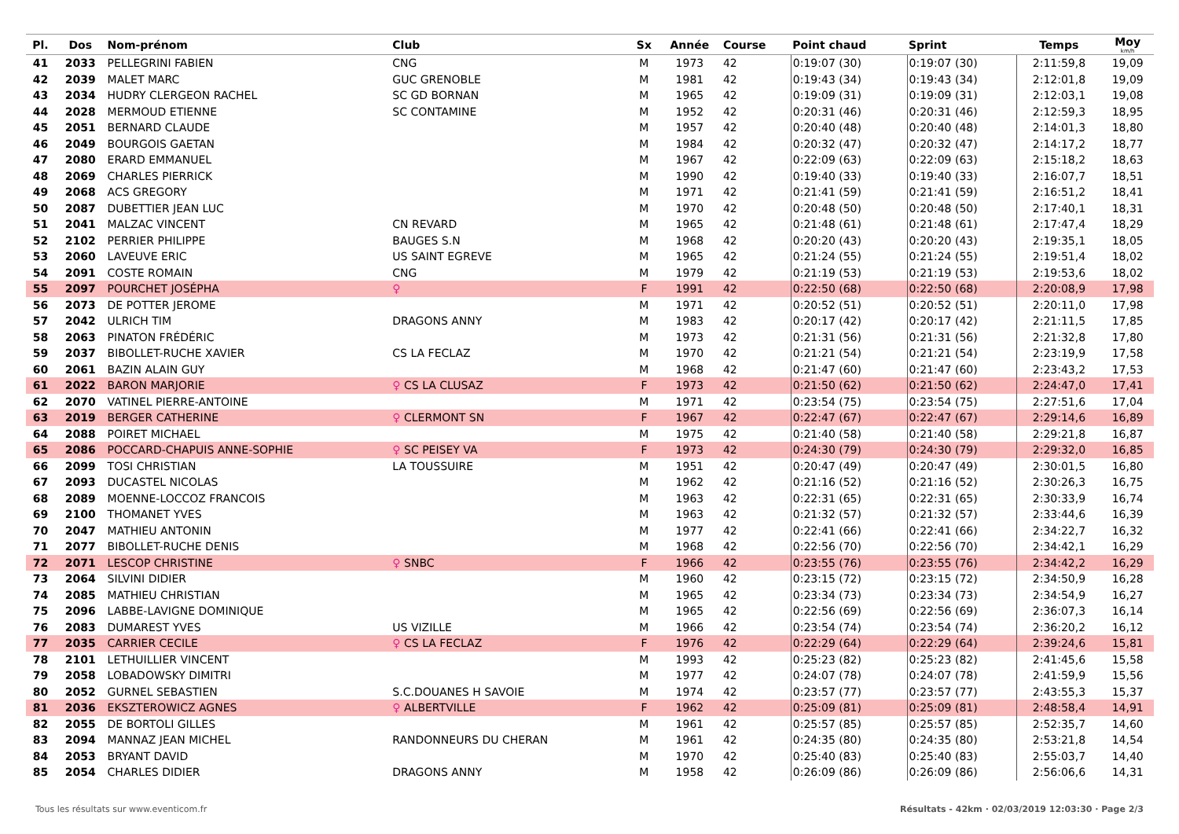| Pl. | Dos | Nom-prénom | Club | Sx | Année | Course | Point chaud | Sprint | Temps | Moy km/h |
| --- | --- | --- | --- | --- | --- | --- | --- | --- | --- | --- |
| 41 | 2033 | PELLEGRINI FABIEN | CNG | M | 1973 | 42 | 0:19:07 (30) | 0:19:07 (30) | 2:11:59,8 | 19,09 |
| 42 | 2039 | MALET MARC | GUC GRENOBLE | M | 1981 | 42 | 0:19:43 (34) | 0:19:43 (34) | 2:12:01,8 | 19,09 |
| 43 | 2034 | HUDRY CLERGEON RACHEL | SC GD BORNAN | M | 1965 | 42 | 0:19:09 (31) | 0:19:09 (31) | 2:12:03,1 | 19,08 |
| 44 | 2028 | MERMOUD ETIENNE | SC CONTAMINE | M | 1952 | 42 | 0:20:31 (46) | 0:20:31 (46) | 2:12:59,3 | 18,95 |
| 45 | 2051 | BERNARD CLAUDE | | M | 1957 | 42 | 0:20:40 (48) | 0:20:40 (48) | 2:14:01,3 | 18,80 |
| 46 | 2049 | BOURGOIS GAETAN | | M | 1984 | 42 | 0:20:32 (47) | 0:20:32 (47) | 2:14:17,2 | 18,77 |
| 47 | 2080 | ERARD EMMANUEL | | M | 1967 | 42 | 0:22:09 (63) | 0:22:09 (63) | 2:15:18,2 | 18,63 |
| 48 | 2069 | CHARLES PIERRICK | | M | 1990 | 42 | 0:19:40 (33) | 0:19:40 (33) | 2:16:07,7 | 18,51 |
| 49 | 2068 | ACS GREGORY | | M | 1971 | 42 | 0:21:41 (59) | 0:21:41 (59) | 2:16:51,2 | 18,41 |
| 50 | 2087 | DUBETTIER JEAN LUC | | M | 1970 | 42 | 0:20:48 (50) | 0:20:48 (50) | 2:17:40,1 | 18,31 |
| 51 | 2041 | MALZAC VINCENT | CN REVARD | M | 1965 | 42 | 0:21:48 (61) | 0:21:48 (61) | 2:17:47,4 | 18,29 |
| 52 | 2102 | PERRIER PHILIPPE | BAUGES S.N | M | 1968 | 42 | 0:20:20 (43) | 0:20:20 (43) | 2:19:35,1 | 18,05 |
| 53 | 2060 | LAVEUVE ERIC | US SAINT EGREVE | M | 1965 | 42 | 0:21:24 (55) | 0:21:24 (55) | 2:19:51,4 | 18,02 |
| 54 | 2091 | COSTE ROMAIN | CNG | M | 1979 | 42 | 0:21:19 (53) | 0:21:19 (53) | 2:19:53,6 | 18,02 |
| 55 | 2097 | POURCHET JOSÉPHA | ♀ | F | 1991 | 42 | 0:22:50 (68) | 0:22:50 (68) | 2:20:08,9 | 17,98 |
| 56 | 2073 | DE POTTER JEROME | | M | 1971 | 42 | 0:20:52 (51) | 0:20:52 (51) | 2:20:11,0 | 17,98 |
| 57 | 2042 | ULRICH TIM | DRAGONS ANNY | M | 1983 | 42 | 0:20:17 (42) | 0:20:17 (42) | 2:21:11,5 | 17,85 |
| 58 | 2063 | PINATON FRÉDÉRIC | | M | 1973 | 42 | 0:21:31 (56) | 0:21:31 (56) | 2:21:32,8 | 17,80 |
| 59 | 2037 | BIBOLLET-RUCHE XAVIER | CS LA FECLAZ | M | 1970 | 42 | 0:21:21 (54) | 0:21:21 (54) | 2:23:19,9 | 17,58 |
| 60 | 2061 | BAZIN ALAIN GUY | | M | 1968 | 42 | 0:21:47 (60) | 0:21:47 (60) | 2:23:43,2 | 17,53 |
| 61 | 2022 | BARON MARJORIE | ♀ CS LA CLUSAZ | F | 1973 | 42 | 0:21:50 (62) | 0:21:50 (62) | 2:24:47,0 | 17,41 |
| 62 | 2070 | VATINEL PIERRE-ANTOINE | | M | 1971 | 42 | 0:23:54 (75) | 0:23:54 (75) | 2:27:51,6 | 17,04 |
| 63 | 2019 | BERGER CATHERINE | ♀ CLERMONT SN | F | 1967 | 42 | 0:22:47 (67) | 0:22:47 (67) | 2:29:14,6 | 16,89 |
| 64 | 2088 | POIRET MICHAEL | | M | 1975 | 42 | 0:21:40 (58) | 0:21:40 (58) | 2:29:21,8 | 16,87 |
| 65 | 2086 | POCCARD-CHAPUIS ANNE-SOPHIE | ♀ SC PEISEY VA | F | 1973 | 42 | 0:24:30 (79) | 0:24:30 (79) | 2:29:32,0 | 16,85 |
| 66 | 2099 | TOSI CHRISTIAN | LA TOUSSUIRE | M | 1951 | 42 | 0:20:47 (49) | 0:20:47 (49) | 2:30:01,5 | 16,80 |
| 67 | 2093 | DUCASTEL NICOLAS | | M | 1962 | 42 | 0:21:16 (52) | 0:21:16 (52) | 2:30:26,3 | 16,75 |
| 68 | 2089 | MOENNE-LOCCOZ FRANCOIS | | M | 1963 | 42 | 0:22:31 (65) | 0:22:31 (65) | 2:30:33,9 | 16,74 |
| 69 | 2100 | THOMANET YVES | | M | 1963 | 42 | 0:21:32 (57) | 0:21:32 (57) | 2:33:44,6 | 16,39 |
| 70 | 2047 | MATHIEU ANTONIN | | M | 1977 | 42 | 0:22:41 (66) | 0:22:41 (66) | 2:34:22,7 | 16,32 |
| 71 | 2077 | BIBOLLET-RUCHE DENIS | | M | 1968 | 42 | 0:22:56 (70) | 0:22:56 (70) | 2:34:42,1 | 16,29 |
| 72 | 2071 | LESCOP CHRISTINE | ♀ SNBC | F | 1966 | 42 | 0:23:55 (76) | 0:23:55 (76) | 2:34:42,2 | 16,29 |
| 73 | 2064 | SILVINI DIDIER | | M | 1960 | 42 | 0:23:15 (72) | 0:23:15 (72) | 2:34:50,9 | 16,28 |
| 74 | 2085 | MATHIEU CHRISTIAN | | M | 1965 | 42 | 0:23:34 (73) | 0:23:34 (73) | 2:34:54,9 | 16,27 |
| 75 | 2096 | LABBE-LAVIGNE DOMINIQUE | | M | 1965 | 42 | 0:22:56 (69) | 0:22:56 (69) | 2:36:07,3 | 16,14 |
| 76 | 2083 | DUMAREST YVES | US VIZILLE | M | 1966 | 42 | 0:23:54 (74) | 0:23:54 (74) | 2:36:20,2 | 16,12 |
| 77 | 2035 | CARRIER CECILE | ♀ CS LA FECLAZ | F | 1976 | 42 | 0:22:29 (64) | 0:22:29 (64) | 2:39:24,6 | 15,81 |
| 78 | 2101 | LETHUILLIER VINCENT | | M | 1993 | 42 | 0:25:23 (82) | 0:25:23 (82) | 2:41:45,6 | 15,58 |
| 79 | 2058 | LOBADOWSKY DIMITRI | | M | 1977 | 42 | 0:24:07 (78) | 0:24:07 (78) | 2:41:59,9 | 15,56 |
| 80 | 2052 | GURNEL SEBASTIEN | S.C.DOUANES H SAVOIE | M | 1974 | 42 | 0:23:57 (77) | 0:23:57 (77) | 2:43:55,3 | 15,37 |
| 81 | 2036 | EKSZTEROWICZ AGNES | ♀ ALBERTVILLE | F | 1962 | 42 | 0:25:09 (81) | 0:25:09 (81) | 2:48:58,4 | 14,91 |
| 82 | 2055 | DE BORTOLI GILLES | | M | 1961 | 42 | 0:25:57 (85) | 0:25:57 (85) | 2:52:35,7 | 14,60 |
| 83 | 2094 | MANNAZ JEAN MICHEL | RANDONNEURS DU CHERAN | M | 1961 | 42 | 0:24:35 (80) | 0:24:35 (80) | 2:53:21,8 | 14,54 |
| 84 | 2053 | BRYANT DAVID | | M | 1970 | 42 | 0:25:40 (83) | 0:25:40 (83) | 2:55:03,7 | 14,40 |
| 85 | 2054 | CHARLES DIDIER | DRAGONS ANNY | M | 1958 | 42 | 0:26:09 (86) | 0:26:09 (86) | 2:56:06,6 | 14,31 |
Tous les résultats sur www.eventicom.fr Résultats - 42km · 02/03/2019 12:03:30 · Page 2/3